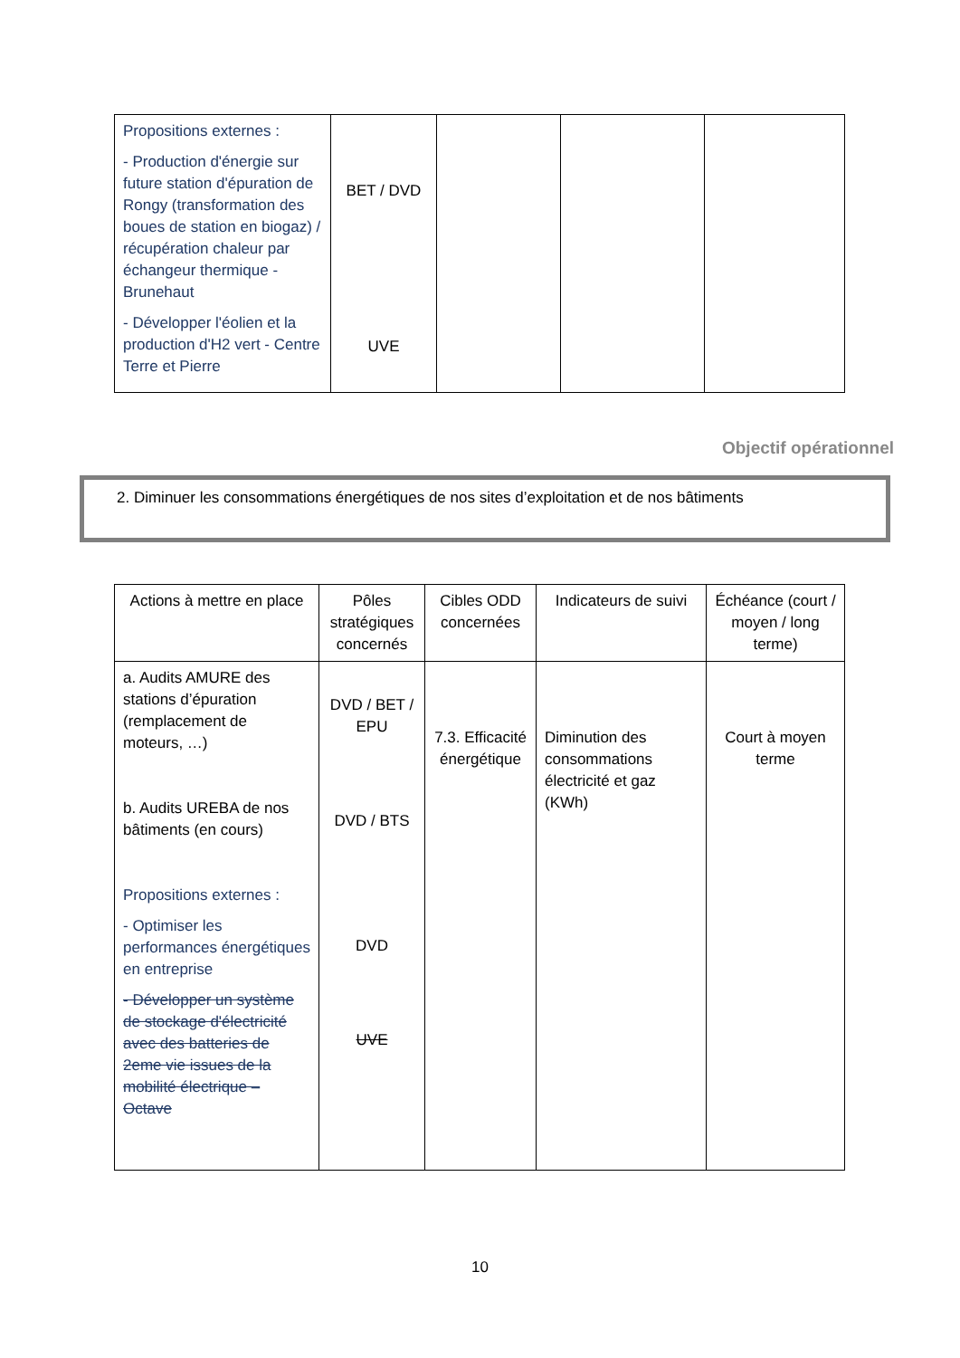| Propositions externes : - Production d'énergie sur future station d'épuration de Rongy (transformation des boues de station en biogaz) / récupération chaleur par échangeur thermique - Brunehaut - Développer l'éolien et la production d'H2 vert - Centre Terre et Pierre | BET / DVD UVE | | | |
Objectif opérationnel
2. Diminuer les consommations énergétiques de nos sites d’exploitation et de nos bâtiments
| Actions à mettre en place | Pôles stratégiques concernés | Cibles ODD concernées | Indicateurs de suivi | Échéance (court / moyen / long terme) |
| a. Audits AMURE des stations d’épuration (remplacement de moteurs, …) b. Audits UREBA de nos bâtiments (en cours) Propositions externes : - Optimiser les performances énergétiques en entreprise - Développer un système de stockage d'électricité avec des batteries de 2eme vie issues de la mobilité électrique – Octave | DVD / BET / EPU DVD / BTS DVD UVE | 7.3. Efficacité énergétique | Diminution des consommations électricité et gaz (KWh) | Court à moyen terme |
10